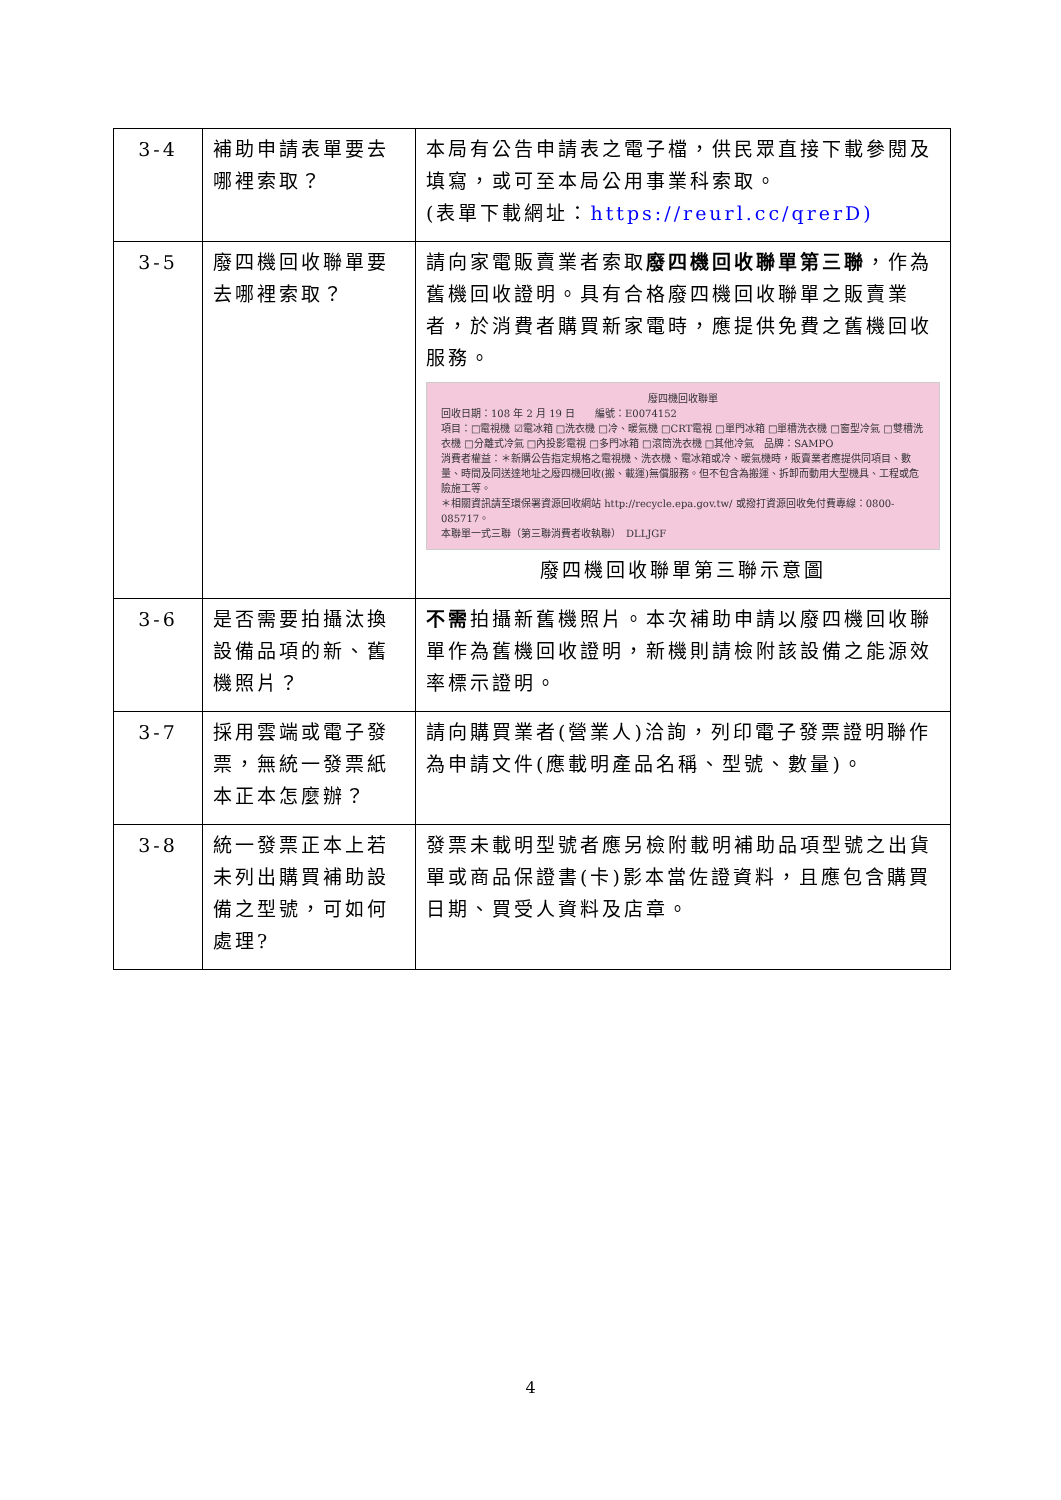| 3-4 | 補助申請表單要去哪裡索取？ | 本局有公告申請表之電子檔，供民眾直接下載參閱及填寫，或可至本局公用事業科索取。 (表單下載網址： https://reurl.cc/qrerD) |
| 3-5 | 廢四機回收聯單要去哪裡索取？ | 請向家電販賣業者索取 廢四機回收聯單第三聯 ，作為舊機回收證明。具有合格廢四機回收聯單之販賣業者，於消費者購買新家電時，應提供免費之舊機回收服務。 廢四機回收聯單 回收日期：108 年 2 月 19 日 編號：E0074152 項目：□電視機 ☑電冰箱 □洗衣機 □冷、暖氣機 □CRT電視 □單門冰箱 □單槽洗衣機 □窗型冷氣 □雙槽洗衣機 □分離式冷氣 □內投影電視 □多門冰箱 □滾筒洗衣機 □其他冷氣 品牌：SAMPO 消費者權益：＊新購公告指定規格之電視機、洗衣機、電冰箱或冷、暖氣機時，販賣業者應提供同項目、數量、時間及同送達地址之廢四機回收(搬、載運)無償服務。但不包含為搬運、拆卸而動用大型機具、工程或危險施工等。 ＊相關資訊請至環保署資源回收網站 http://recycle.epa.gov.tw/ 或撥打資源回收免付費專線：0800-085717。 本聯單一式三聯（第三聯消費者收執聯） DLLJGF 廢四機回收聯單第三聯示意圖 |
| 3-6 | 是否需要拍攝汰換設備品項的新、舊機照片？ | 不需 拍攝新舊機照片。本次補助申請以廢四機回收聯單作為舊機回收證明，新機則請檢附該設備之能源效率標示證明。 |
| 3-7 | 採用雲端或電子發票，無統一發票紙本正本怎麼辦？ | 請向購買業者(營業人)洽詢，列印電子發票證明聯作為申請文件(應載明產品名稱、型號、數量)。 |
| 3-8 | 統一發票正本上若未列出購買補助設備之型號，可如何處理? | 發票未載明型號者應另檢附載明補助品項型號之出貨單或商品保證書(卡)影本當佐證資料，且應包含購買日期、買受人資料及店章。 |
4